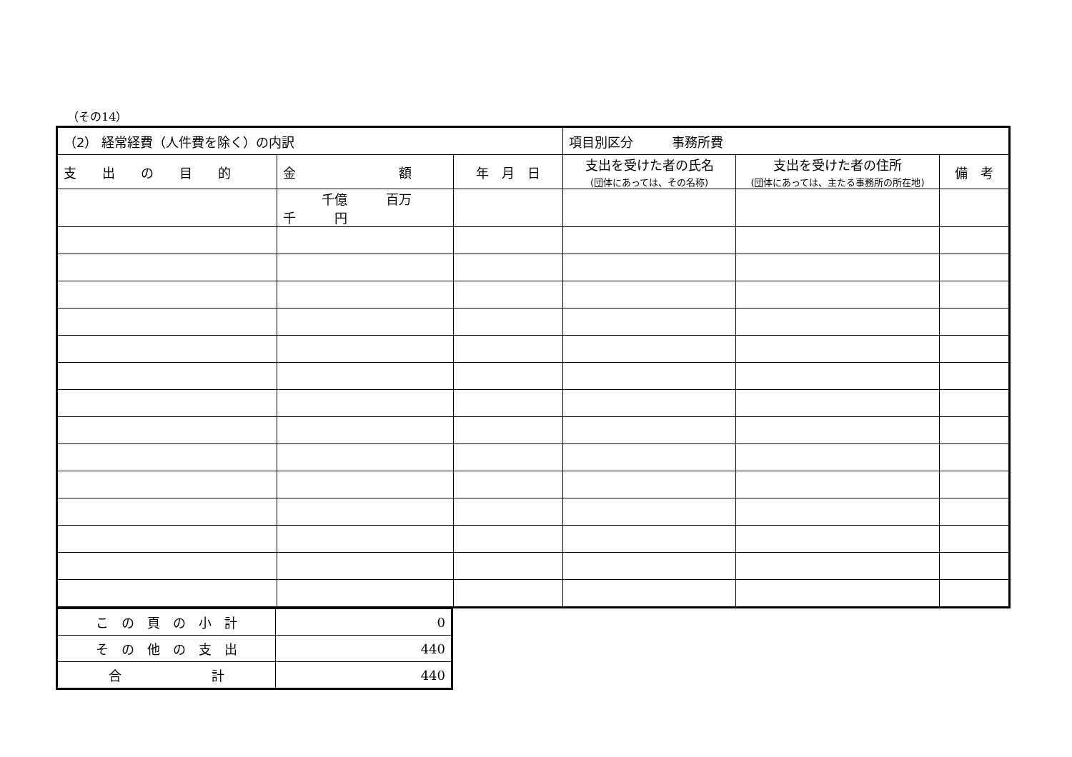（その14）
| （2） 経常経費（人件費を除く）の内訳 | | | 項目別区分 事務所費 | | |
| 支 出 の 目 的 | 金 額 | 年 月 日 | 支出を受けた者の氏名 (団体にあっては、その名称) | 支出を受けた者の住所 (団体にあっては、主たる事務所の所在地) | 備 考 |
| | 千億 百万 千 円 | | | | |
| こ の 頁 の 小 計 | 0 |
| そ の 他 の 支 出 | 440 |
| 合 計 | 440 |